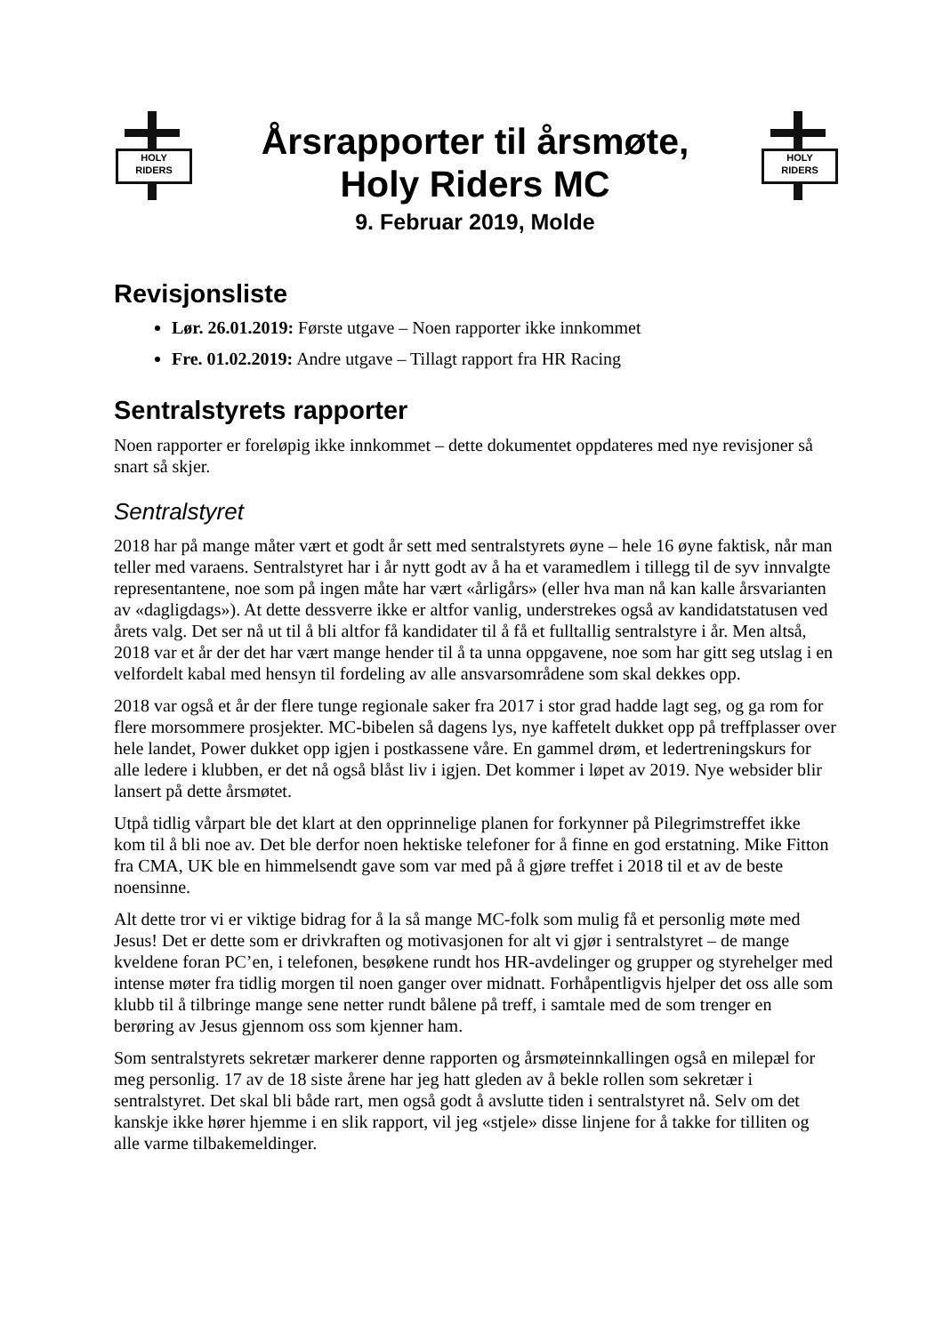HOLY
RIDERS
Årsrapporter til årsmøte,
Holy Riders MC
9. Februar 2019, Molde
HOLY
RIDERS
Revisjonsliste
Lør. 26.01.2019: Første utgave – Noen rapporter ikke innkommet
Fre. 01.02.2019: Andre utgave – Tillagt rapport fra HR Racing
Sentralstyrets rapporter
Noen rapporter er foreløpig ikke innkommet – dette dokumentet oppdateres med nye revisjoner så snart så skjer.
Sentralstyret
2018 har på mange måter vært et godt år sett med sentralstyrets øyne – hele 16 øyne faktisk, når man teller med varaens. Sentralstyret har i år nytt godt av å ha et varamedlem i tillegg til de syv innvalgte representantene, noe som på ingen måte har vært «årligårs» (eller hva man nå kan kalle årsvarianten av «dagligdags»). At dette dessverre ikke er altfor vanlig, understrekes også av kandidatstatusen ved årets valg. Det ser nå ut til å bli altfor få kandidater til å få et fulltallig sentralstyre i år. Men altså, 2018 var et år der det har vært mange hender til å ta unna oppgavene, noe som har gitt seg utslag i en velfordelt kabal med hensyn til fordeling av alle ansvarsområdene som skal dekkes opp.
2018 var også et år der flere tunge regionale saker fra 2017 i stor grad hadde lagt seg, og ga rom for flere morsommere prosjekter. MC-bibelen så dagens lys, nye kaffetelt dukket opp på treffplasser over hele landet, Power dukket opp igjen i postkassene våre. En gammel drøm, et ledertreningskurs for alle ledere i klubben, er det nå også blåst liv i igjen. Det kommer i løpet av 2019. Nye websider blir lansert på dette årsmøtet.
Utpå tidlig vårpart ble det klart at den opprinnelige planen for forkynner på Pilegrimstreffet ikke kom til å bli noe av. Det ble derfor noen hektiske telefoner for å finne en god erstatning. Mike Fitton fra CMA, UK ble en himmelsendt gave som var med på å gjøre treffet i 2018 til et av de beste noensinne.
Alt dette tror vi er viktige bidrag for å la så mange MC-folk som mulig få et personlig møte med Jesus! Det er dette som er drivkraften og motivasjonen for alt vi gjør i sentralstyret – de mange kveldene foran PC’en, i telefonen, besøkene rundt hos HR-avdelinger og grupper og styrehelger med intense møter fra tidlig morgen til noen ganger over midnatt. Forhåpentligvis hjelper det oss alle som klubb til å tilbringe mange sene netter rundt bålene på treff, i samtale med de som trenger en berøring av Jesus gjennom oss som kjenner ham.
Som sentralstyrets sekretær markerer denne rapporten og årsmøteinnkallingen også en milepæl for meg personlig. 17 av de 18 siste årene har jeg hatt gleden av å bekle rollen som sekretær i sentralstyret. Det skal bli både rart, men også godt å avslutte tiden i sentralstyret nå. Selv om det kanskje ikke hører hjemme i en slik rapport, vil jeg «stjele» disse linjene for å takke for tilliten og alle varme tilbakemeldinger.